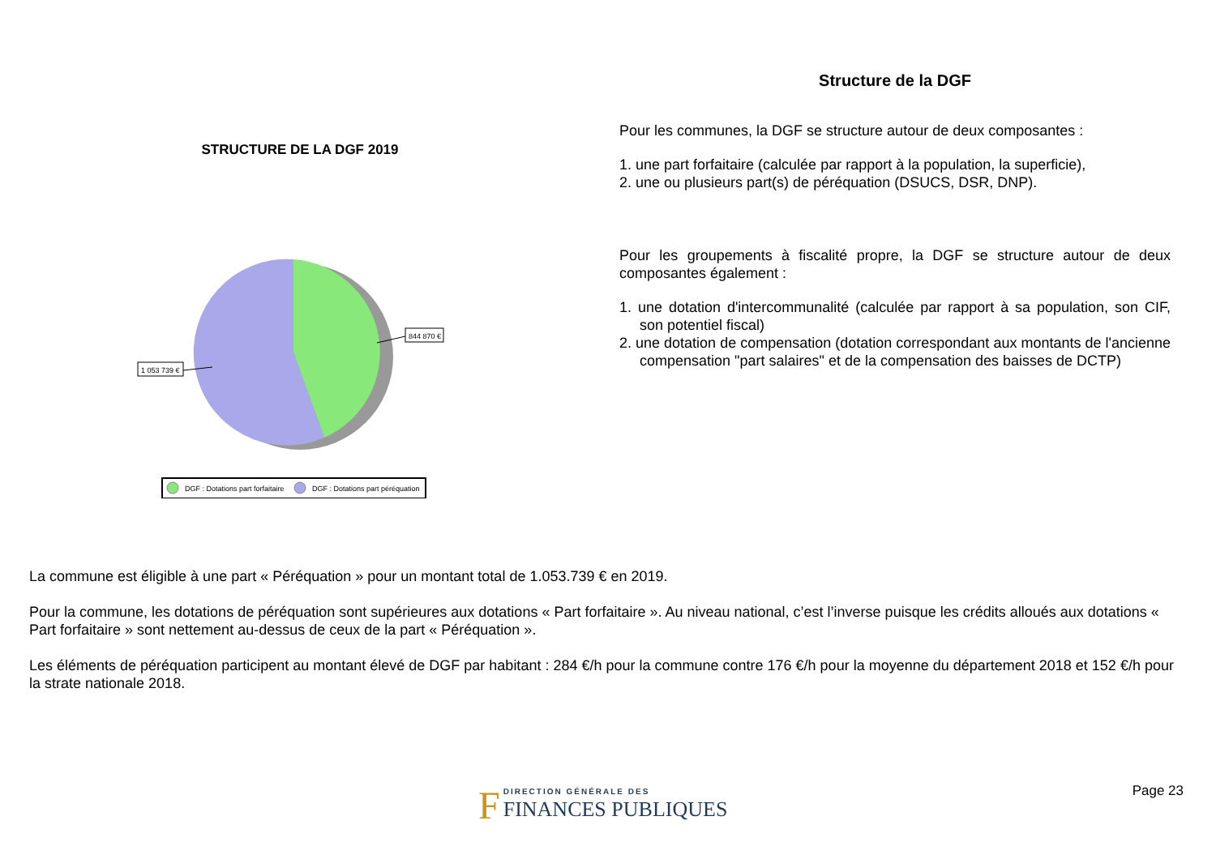STRUCTURE DE LA DGF 2019
844 870 €
1 053 739 €
DGF : Dotations part forfaitaire
DGF : Dotations part péréquation
Structure de la DGF
Pour les communes, la DGF se structure autour de deux composantes :
1. une part forfaitaire (calculée par rapport à la population, la superficie),
2. une ou plusieurs part(s) de péréquation (DSUCS, DSR, DNP).
Pour les groupements à fiscalité propre, la DGF se structure autour de deux composantes également :
1. une dotation d'intercommunalité (calculée par rapport à sa population, son CIF, son potentiel fiscal)
2. une dotation de compensation (dotation correspondant aux montants de l'ancienne compensation "part salaires" et de la compensation des baisses de DCTP)
La commune est éligible à une part « Péréquation » pour un montant total de 1.053.739 € en 2019.
Pour la commune, les dotations de péréquation sont supérieures aux dotations « Part forfaitaire ». Au niveau national, c’est l’inverse puisque les crédits alloués aux dotations « Part forfaitaire » sont nettement au-dessus de ceux de la part « Péréquation ».
Les éléments de péréquation participent au montant élevé de DGF par habitant : 284 €/h pour la commune contre 176 €/h pour la moyenne du département 2018 et 152 €/h pour la strate nationale 2018.
F DIRECTION GÉNÉRALE DES
FINANCES PUBLIQUES
Page 23